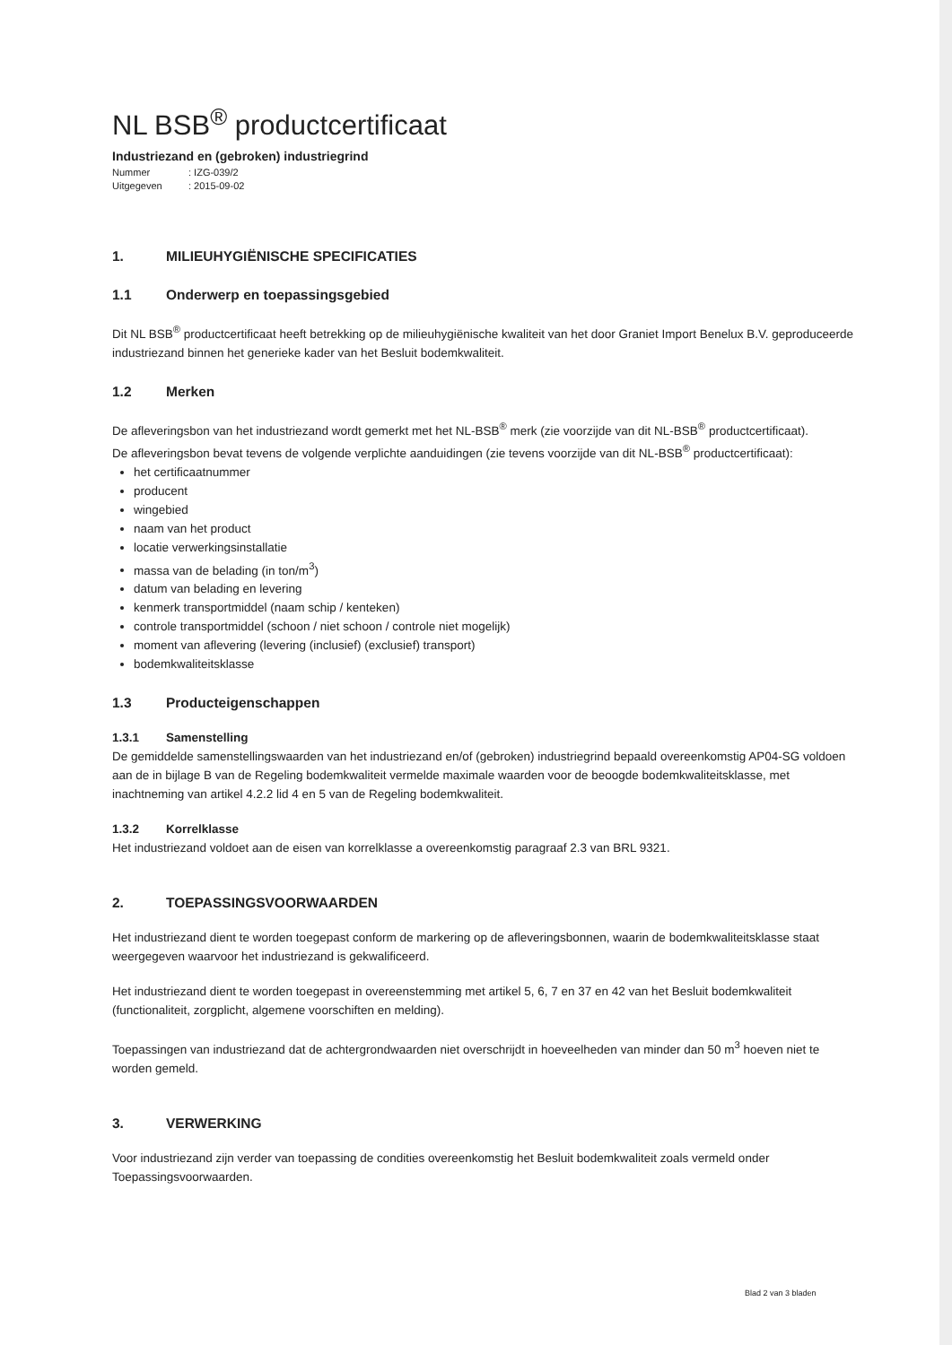NL BSB<sup>®</sup> productcertificaat
Industriezand en (gebroken) industriegrind
Nummer: IZG-039/2
Uitgegeven: 2015-09-02
1. MILIEUHYGIËNISCHE SPECIFICATIES
1.1 Onderwerp en toepassingsgebied
Dit NL BSB<sup>®</sup> productcertificaat heeft betrekking op de milieuhygiënische kwaliteit van het door Graniet Import Benelux B.V. geproduceerde industriezand binnen het generieke kader van het Besluit bodemkwaliteit.
1.2 Merken
De afleveringsbon van het industriezand wordt gemerkt met het NL-BSB<sup>®</sup> merk (zie voorzijde van dit NL-BSB<sup>®</sup> productcertificaat).
De afleveringsbon bevat tevens de volgende verplichte aanduidingen (zie tevens voorzijde van dit NL-BSB<sup>®</sup> productcertificaat):
het certificaatnummer
producent
wingebied
naam van het product
locatie verwerkingsinstallatie
massa van de belading (in ton/m<sup>3</sup>)
datum van belading en levering
kenmerk transportmiddel (naam schip / kenteken)
controle transportmiddel (schoon / niet schoon / controle niet mogelijk)
moment van aflevering (levering (inclusief) (exclusief) transport)
bodemkwaliteitsklasse
1.3 Producteigenschappen
1.3.1 Samenstelling
De gemiddelde samenstellingswaarden van het industriezand en/of (gebroken) industriegrind bepaald overeenkomstig AP04-SG voldoen aan de in bijlage B van de Regeling bodemkwaliteit vermelde maximale waarden voor de beoogde bodemkwaliteitsklasse, met inachtneming van artikel 4.2.2 lid 4 en 5 van de Regeling bodemkwaliteit.
1.3.2 Korrelklasse
Het industriezand voldoet aan de eisen van korrelklasse a overeenkomstig paragraaf 2.3 van BRL 9321.
2. TOEPASSINGSVOORWAARDEN
Het industriezand dient te worden toegepast conform de markering op de afleveringsbonnen, waarin de bodemkwaliteitsklasse staat weergegeven waarvoor het industriezand is gekwalificeerd.
Het industriezand dient te worden toegepast in overeenstemming met artikel 5, 6, 7 en 37 en 42 van het Besluit bodemkwaliteit (functionaliteit, zorgplicht, algemene voorschiften en melding).
Toepassingen van industriezand dat de achtergrondwaarden niet overschrijdt in hoeveelheden van minder dan 50 m<sup>3</sup> hoeven niet te worden gemeld.
3. VERWERKING
Voor industriezand zijn verder van toepassing de condities overeenkomstig het Besluit bodemkwaliteit zoals vermeld onder Toepassingsvoorwaarden.
Blad 2 van 3 bladen